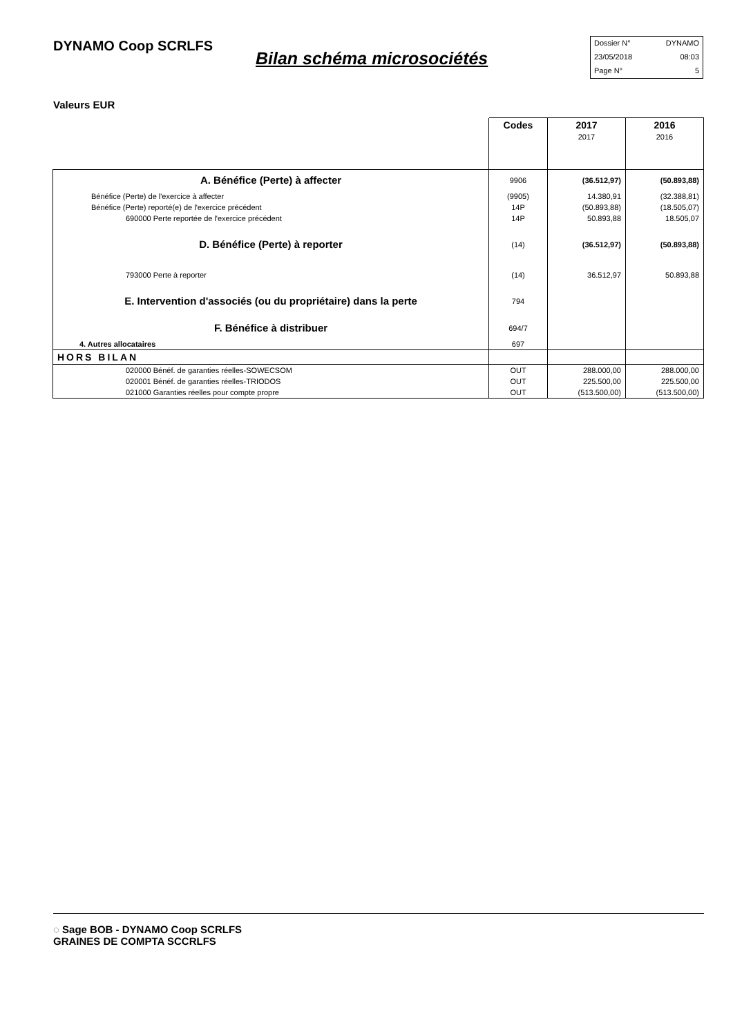DYNAMO Coop SCRLFS
Bilan schéma microsociétés
Dossier N° DYNAMO
23/05/2018 08:03
Page N° 5
Valeurs EUR
| | Codes | 2017 2017 | 2016 2016 |
| --- | --- | --- | --- |
| A. Bénéfice (Perte) à affecter | 9906 | (36.512,97) | (50.893,88) |
| Bénéfice (Perte) de l'exercice à affecter | (9905) | 14.380,91 | (32.388,81) |
| Bénéfice (Perte) reporté(e) de l'exercice précédent | 14P | (50.893,88) | (18.505,07) |
| 690000 Perte reportée de l'exercice précédent | 14P | 50.893,88 | 18.505,07 |
| D. Bénéfice (Perte) à reporter | (14) | (36.512,97) | (50.893,88) |
| 793000 Perte à reporter | (14) | 36.512,97 | 50.893,88 |
| E. Intervention d'associés (ou du propriétaire) dans la perte | 794 | | |
| F. Bénéfice à distribuer | 694/7 | | |
| 4. Autres allocataires | 697 | | |
| HORS BILAN | | | |
| 020000 Bénéf. de garanties réelles-SOWECSOM | OUT | 288.000,00 | 288.000,00 |
| 020001 Bénéf. de garanties réelles-TRIODOS | OUT | 225.500,00 | 225.500,00 |
| 021000 Garanties réelles pour compte propre | OUT | (513.500,00) | (513.500,00) |
◌ Sage BOB - DYNAMO Coop SCRLFS
GRAINES DE COMPTA SCCRLFS